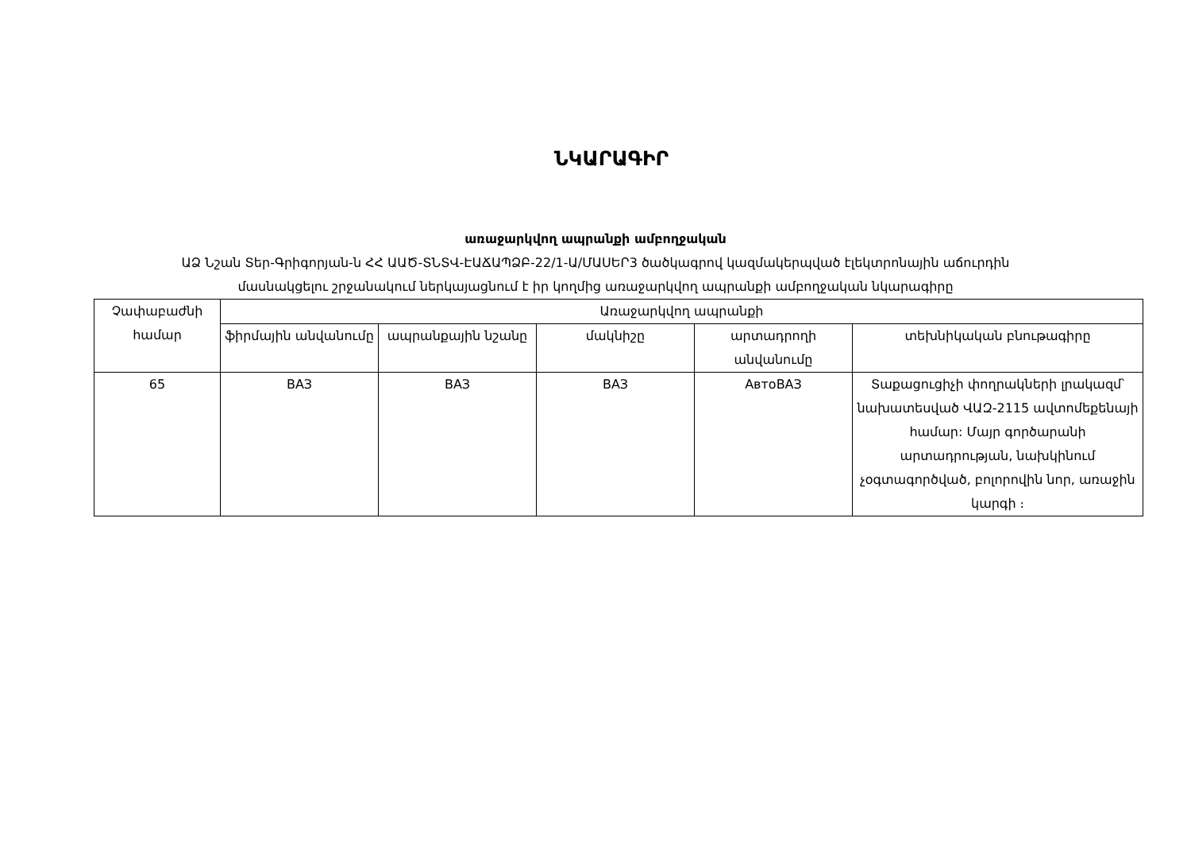ՆԿԱՐԱԳԻՐ
առաջարկվող ապրանքի ամբողջական
ԱՁ Նշան Տեր-Գրիգորյան-ն ՀՀ ԱԱԾ-ՏՆՏՎ-ԷԱՃԱՊՁԲ-22/1-Ա/ՄԱՍԵՐ3 ծածկագրով կազմակերպված էլեկտրոնային աճուրդին
մասնակցելու շրջանակում ներկայացնում է իր կողմից առաջարկվող ապրանքի ամբողջական նկարագիրը
| Չափաբաժնի համար | Առաջարկվող ապրանքի | | | | |
| --- | --- | --- | --- | --- | --- |
| | ֆիրմային անվանումը | ապրանքային նշանը | մակնիշը | արտադրողի անվանումը | տեխնիկական բնութագիրը |
| 65 | ВАЗ | ВАЗ | ВАЗ | АвтоВАЗ | Տաքացուցիչի փողրակների լրակազմ՝ նախատեսված ՎԱԶ-2115 ավտոմեքենայի համար: Մայր գործարանի արտադրության, նախկինում չօգտագործված, բոլորովին նոր, առաջին կարգի ։ |